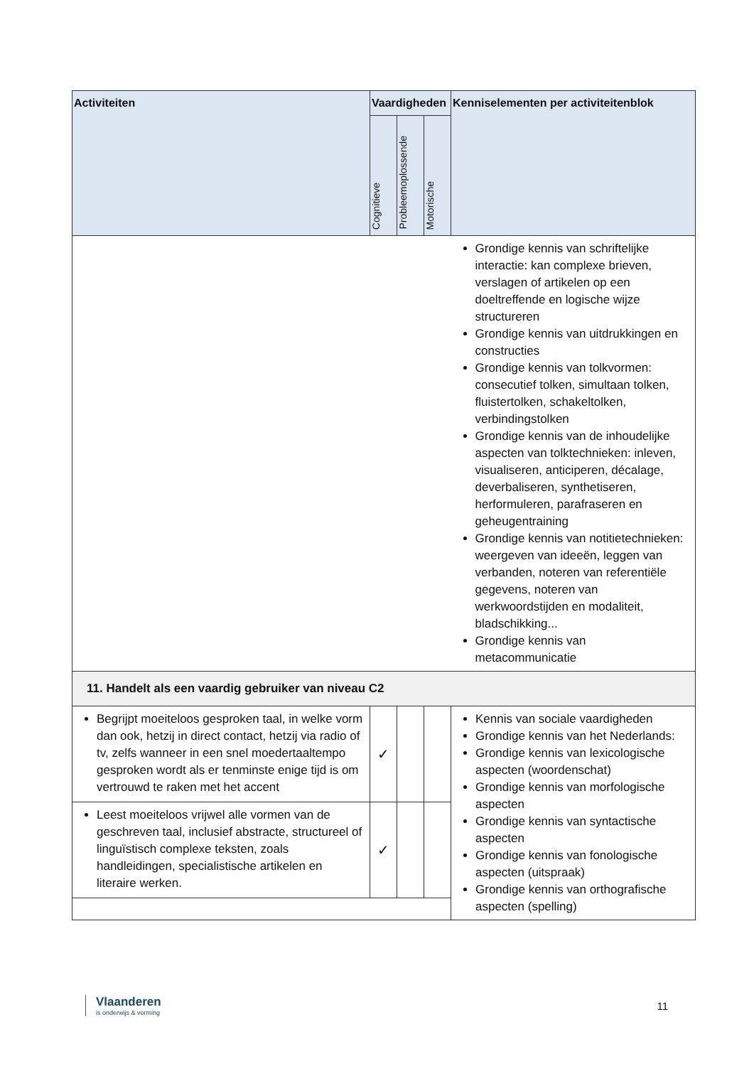| Activiteiten | Vaardigheden | | | Kenniselementen per activiteitenblok |
| --- | --- | --- | --- | --- |
| | Cognitieve | Probleemoplossende | Motorische | |
| | | | | Grondige kennis van schriftelijke interactie: kan complexe brieven, verslagen of artikelen op een doeltreffende en logische wijze structureren Grondige kennis van uitdrukkingen en constructies Grondige kennis van tolkvormen: consecutief tolken, simultaan tolken, fluistertolken, schakeltolken, verbindingstolken Grondige kennis van de inhoudelijke aspecten van tolktechnieken: inleven, visualiseren, anticiperen, décalage, deverbaliseren, synthetiseren, herformuleren, parafraseren en geheugentraining Grondige kennis van notitietechnieken: weergeven van ideeën, leggen van verbanden, noteren van referentiële gegevens, noteren van werkwoordstijden en modaliteit, bladschikking... Grondige kennis van metacommunicatie |
| 11. Handelt als een vaardig gebruiker van niveau C2 | | | | |
| Begrijpt moeiteloos gesproken taal, in welke vorm dan ook, hetzij in direct contact, hetzij via radio of tv, zelfs wanneer in een snel moedertaaltempo gesproken wordt als er tenminste enige tijd is om vertrouwd te raken met het accent | ✓ | | | Kennis van sociale vaardigheden Grondige kennis van het Nederlands: Grondige kennis van lexicologische aspecten (woordenschat) Grondige kennis van morfologische aspecten Grondige kennis van syntactische aspecten Grondige kennis van fonologische aspecten (uitspraak) Grondige kennis van orthografische aspecten (spelling) |
| Leest moeiteloos vrijwel alle vormen van de geschreven taal, inclusief abstracte, structureel of linguïstisch complexe teksten, zoals handleidingen, specialistische artikelen en literaire werken. | ✓ | | | |
Vlaanderen
is onderwijs & vorming
11